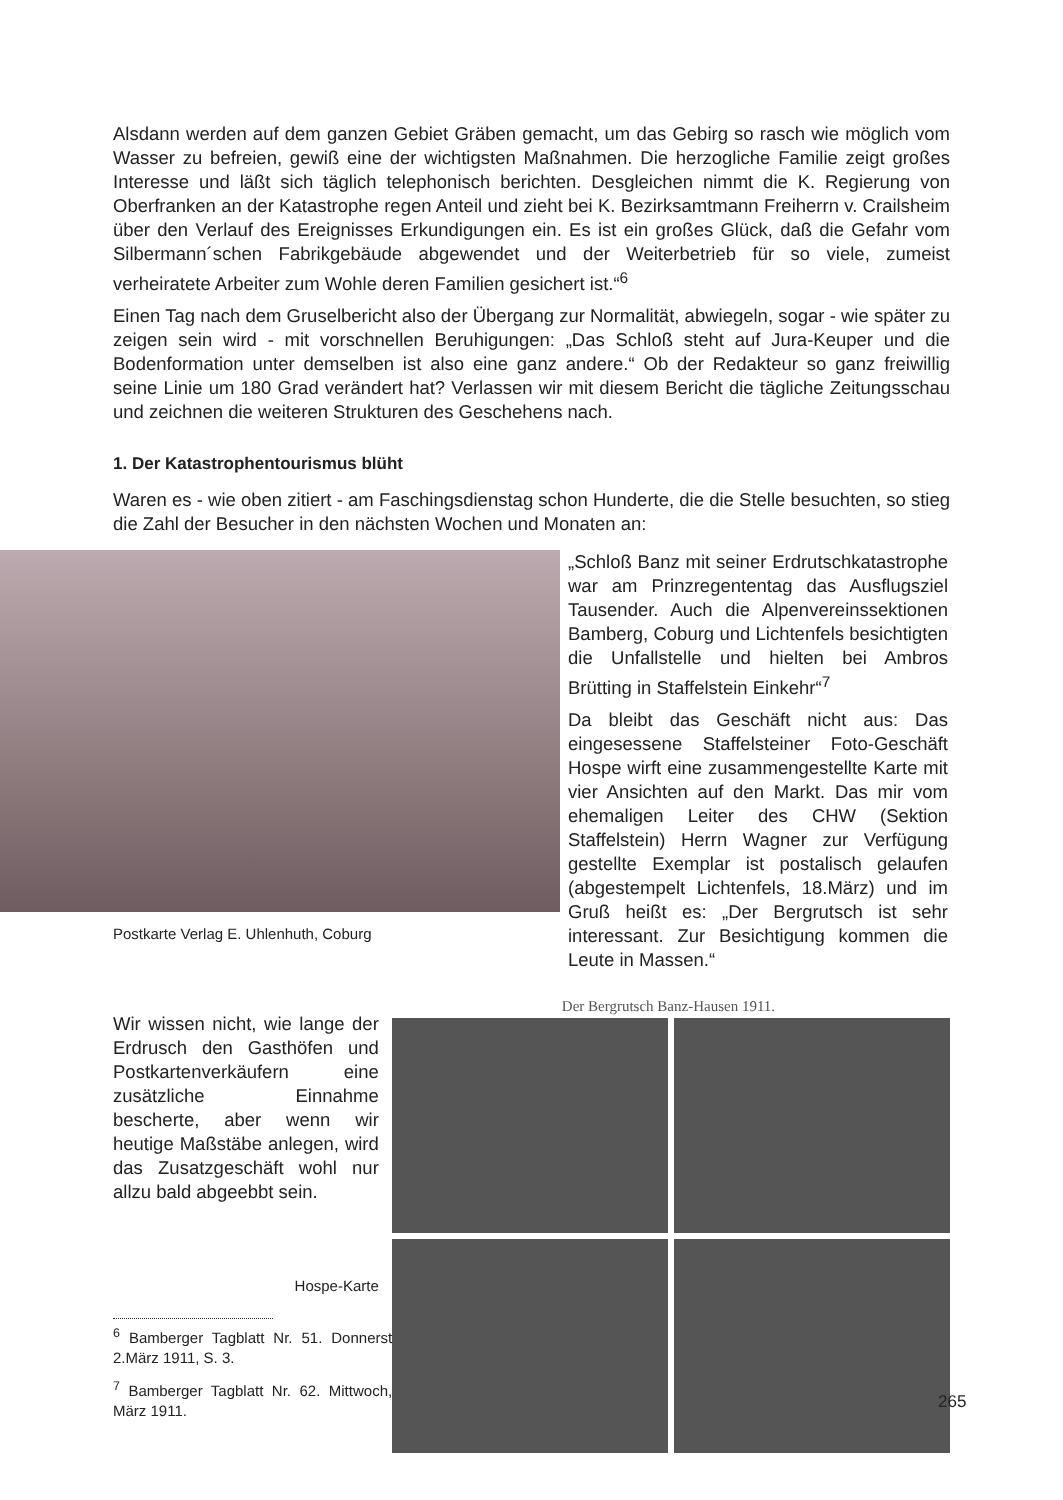Alsdann werden auf dem ganzen Gebiet Gräben gemacht, um das Gebirg so rasch wie möglich vom Wasser zu befreien, gewiß eine der wichtigsten Maßnahmen. Die herzogliche Familie zeigt großes Interesse und läßt sich täglich telephonisch berichten. Desgleichen nimmt die K. Regierung von Oberfranken an der Katastrophe regen Anteil und zieht bei K. Bezirksamtmann Freiherrn v. Crailsheim über den Verlauf des Ereignisses Erkundigungen ein. Es ist ein großes Glück, daß die Gefahr vom Silbermann´schen Fabrikgebäude abgewendet und der Weiterbetrieb für so viele, zumeist verheiratete Arbeiter zum Wohle deren Familien gesichert ist.“<sup>6</sup>
Einen Tag nach dem Gruselbericht also der Übergang zur Normalität, abwiegeln, sogar - wie später zu zeigen sein wird - mit vorschnellen Beruhigungen: „Das Schloß steht auf Jura-Keuper und die Bodenformation unter demselben ist also eine ganz andere.“ Ob der Redakteur so ganz freiwillig seine Linie um 180 Grad verändert hat? Verlassen wir mit diesem Bericht die tägliche Zeitungsschau und zeichnen die weiteren Strukturen des Geschehens nach.
1. Der Katastrophentourismus blüht
Waren es - wie oben zitiert - am Faschingsdienstag schon Hunderte, die die Stelle besuchten, so stieg die Zahl der Besucher in den nächsten Wochen und Monaten an:
Postkarte Verlag E. Uhlenhuth, Coburg
„Schloß Banz mit seiner Erdrutschkatastrophe war am Prinzregententag das Ausflugsziel Tausender. Auch die Alpenvereinssektionen Bamberg, Coburg und Lichtenfels besichtigten die Unfallstelle und hielten bei Ambros Brütting in Staffelstein Einkehr“<sup>7</sup>
Da bleibt das Geschäft nicht aus: Das eingesessene Staffelsteiner Foto-Geschäft Hospe wirft eine zusammengestellte Karte mit vier Ansichten auf den Markt. Das mir vom ehemaligen Leiter des CHW (Sektion Staffelstein) Herrn Wagner zur Verfügung gestellte Exemplar ist postalisch gelaufen (abgestempelt Lichtenfels, 18.März) und im Gruß heißt es: „Der Bergrutsch ist sehr interessant. Zur Besichtigung kommen die Leute in Massen.“
Wir wissen nicht, wie lange der Erdrusch den Gasthöfen und Postkartenverkäufern eine zusätzliche Einnahme bescherte, aber wenn wir heutige Maßstäbe anlegen, wird das Zusatzgeschäft wohl nur allzu bald abgeebbt sein.
Hospe-Karte
<sup>6</sup> Bamberger Tagblatt Nr. 51. Donnerstag, 2.März 1911, S. 3.
<sup>7</sup> Bamberger Tagblatt Nr. 62. Mittwoch,15. März 1911.
Der Bergrutsch Banz-Hausen 1911.
265